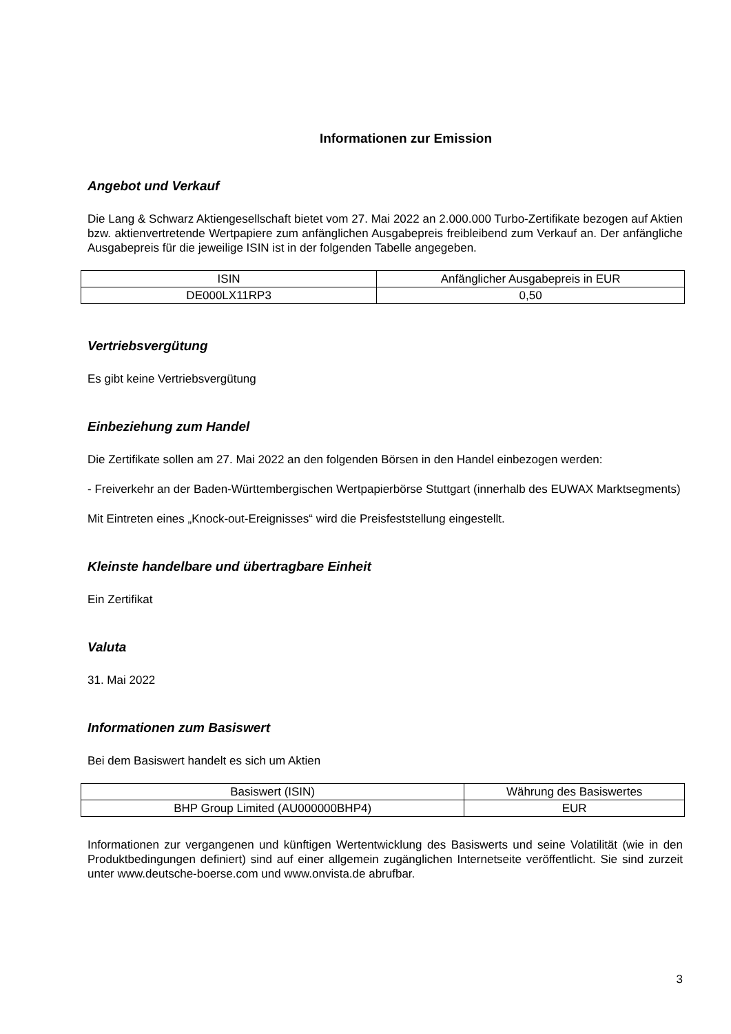Informationen zur Emission
Angebot und Verkauf
Die Lang & Schwarz Aktiengesellschaft bietet vom 27. Mai 2022 an 2.000.000 Turbo-Zertifikate bezogen auf Aktien bzw. aktienvertretende Wertpapiere zum anfänglichen Ausgabepreis freibleibend zum Verkauf an. Der anfängliche Ausgabepreis für die jeweilige ISIN ist in der folgenden Tabelle angegeben.
| ISIN | Anfänglicher Ausgabepreis in EUR |
| --- | --- |
| DE000LX11RP3 | 0,50 |
Vertriebsvergütung
Es gibt keine Vertriebsvergütung
Einbeziehung zum Handel
Die Zertifikate sollen am 27. Mai 2022 an den folgenden Börsen in den Handel einbezogen werden:
- Freiverkehr an der Baden-Württembergischen Wertpapierbörse Stuttgart (innerhalb des EUWAX Marktsegments)
Mit Eintreten eines „Knock-out-Ereignisses“ wird die Preisfeststellung eingestellt.
Kleinste handelbare und übertragbare Einheit
Ein Zertifikat
Valuta
31. Mai 2022
Informationen zum Basiswert
Bei dem Basiswert handelt es sich um Aktien
| Basiswert (ISIN) | Währung des Basiswertes |
| --- | --- |
| BHP Group Limited (AU000000BHP4) | EUR |
Informationen zur vergangenen und künftigen Wertentwicklung des Basiswerts und seine Volatilität (wie in den Produktbedingungen definiert) sind auf einer allgemein zugänglichen Internetseite veröffentlicht. Sie sind zurzeit unter www.deutsche-boerse.com und www.onvista.de abrufbar.
3